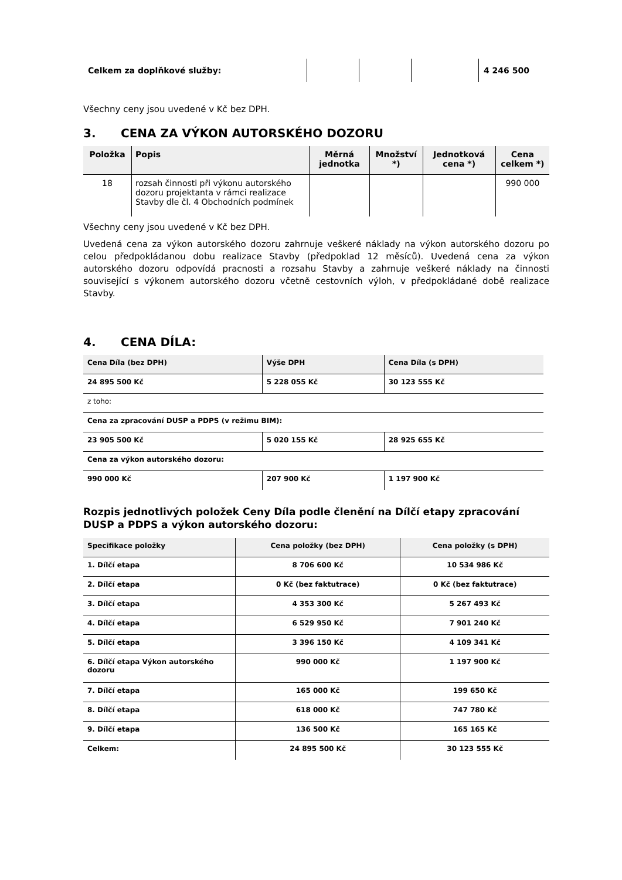| Celkem za doplňkové služby: | | | | 4 246 500 |
Všechny ceny jsou uvedené v Kč bez DPH.
3. CENA ZA VÝKON AUTORSKÉHO DOZORU
| Položka | Popis | Měrná jednotka | Množství *) | Jednotková cena *) | Cena celkem *) |
| --- | --- | --- | --- | --- | --- |
| 18 | rozsah činnosti při výkonu autorského dozoru projektanta v rámci realizace Stavby dle čl. 4 Obchodních podmínek | | | | 990 000 |
Všechny ceny jsou uvedené v Kč bez DPH.
Uvedená cena za výkon autorského dozoru zahrnuje veškeré náklady na výkon autorského dozoru po celou předpokládanou dobu realizace Stavby (předpoklad 12 měsíců). Uvedená cena za výkon autorského dozoru odpovídá pracnosti a rozsahu Stavby a zahrnuje veškeré náklady na činnosti související s výkonem autorského dozoru včetně cestovních výloh, v předpokládané době realizace Stavby.
4. CENA DÍLA:
| Cena Díla (bez DPH) | Výše DPH | Cena Díla (s DPH) |
| --- | --- | --- |
| 24 895 500 Kč | 5 228 055 Kč | 30 123 555 Kč |
| z toho: | | |
| Cena za zpracování DUSP a PDPS (v režimu BIM): | | |
| 23 905 500 Kč | 5 020 155 Kč | 28 925 655 Kč |
| Cena za výkon autorského dozoru: | | |
| 990 000 Kč | 207 900 Kč | 1 197 900 Kč |
Rozpis jednotlivých položek Ceny Díla podle členění na Dílčí etapy zpracování DUSP a PDPS a výkon autorského dozoru:
| Specifikace položky | Cena položky (bez DPH) | Cena položky (s DPH) |
| --- | --- | --- |
| 1. Dílčí etapa | 8 706 600 Kč | 10 534 986 Kč |
| 2. Dílčí etapa | 0 Kč (bez faktutrace) | 0 Kč (bez faktutrace) |
| 3. Dílčí etapa | 4 353 300 Kč | 5 267 493 Kč |
| 4. Dílčí etapa | 6 529 950 Kč | 7 901 240 Kč |
| 5. Dílčí etapa | 3 396 150 Kč | 4 109 341 Kč |
| 6. Dílčí etapa Výkon autorského dozoru | 990 000 Kč | 1 197 900 Kč |
| 7. Dílčí etapa | 165 000 Kč | 199 650 Kč |
| 8. Dílčí etapa | 618 000 Kč | 747 780 Kč |
| 9. Dílčí etapa | 136 500 Kč | 165 165 Kč |
| Celkem: | 24 895 500 Kč | 30 123 555 Kč |